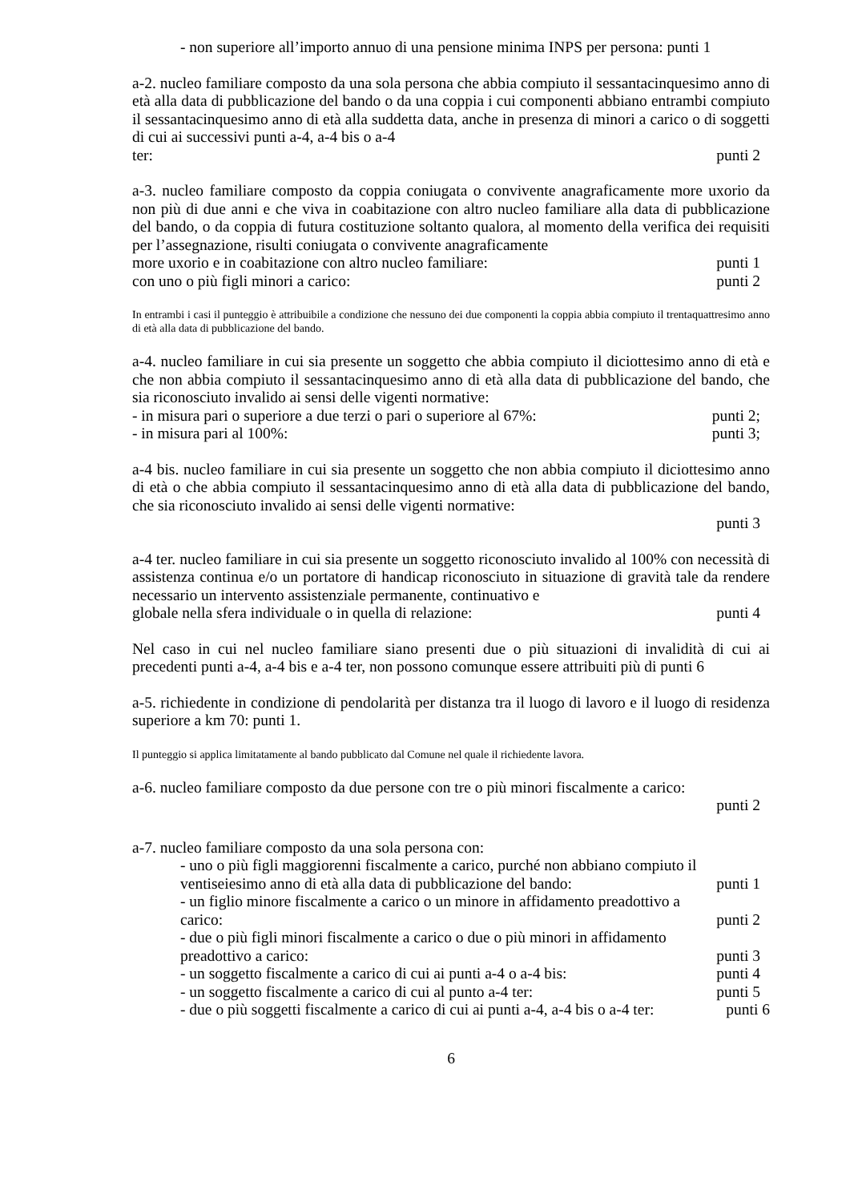- non superiore all’importo annuo di una pensione minima INPS per persona: punti 1
a-2. nucleo familiare composto da una sola persona che abbia compiuto il sessantacinquesimo anno di età alla data di pubblicazione del bando o da una coppia i cui componenti abbiano entrambi compiuto il sessantacinquesimo anno di età alla suddetta data, anche in presenza di minori a carico o di soggetti di cui ai successivi punti a-4, a-4 bis o a-4
ter: punti 2
a-3. nucleo familiare composto da coppia coniugata o convivente anagraficamente more uxorio da non più di due anni e che viva in coabitazione con altro nucleo familiare alla data di pubblicazione del bando, o da coppia di futura costituzione soltanto qualora, al momento della verifica dei requisiti per l’assegnazione, risulti coniugata o convivente anagraficamente
more uxorio e in coabitazione con altro nucleo familiare: punti 1
con uno o più figli minori a carico: punti 2
In entrambi i casi il punteggio è attribuibile a condizione che nessuno dei due componenti la coppia abbia compiuto il trentaquattresimo anno di età alla data di pubblicazione del bando.
a-4. nucleo familiare in cui sia presente un soggetto che abbia compiuto il diciottesimo anno di età e che non abbia compiuto il sessantacinquesimo anno di età alla data di pubblicazione del bando, che sia riconosciuto invalido ai sensi delle vigenti normative:
- in misura pari o superiore a due terzi o pari o superiore al 67%: punti 2;
- in misura pari al 100%: punti 3;
a-4 bis. nucleo familiare in cui sia presente un soggetto che non abbia compiuto il diciottesimo anno di età o che abbia compiuto il sessantacinquesimo anno di età alla data di pubblicazione del bando, che sia riconosciuto invalido ai sensi delle vigenti normative:
punti 3
a-4 ter. nucleo familiare in cui sia presente un soggetto riconosciuto invalido al 100% con necessità di assistenza continua e/o un portatore di handicap riconosciuto in situazione di gravità tale da rendere necessario un intervento assistenziale permanente, continuativo e
globale nella sfera individuale o in quella di relazione: punti 4
Nel caso in cui nel nucleo familiare siano presenti due o più situazioni di invalidità di cui ai precedenti punti a-4, a-4 bis e a-4 ter, non possono comunque essere attribuiti più di punti 6
a-5. richiedente in condizione di pendolarità per distanza tra il luogo di lavoro e il luogo di residenza superiore a km 70: punti 1.
Il punteggio si applica limitatamente al bando pubblicato dal Comune nel quale il richiedente lavora.
a-6. nucleo familiare composto da due persone con tre o più minori fiscalmente a carico:
punti 2
a-7. nucleo familiare composto da una sola persona con:
- uno o più figli maggiorenni fiscalmente a carico, purché non abbiano compiuto il
ventiseiesimo anno di età alla data di pubblicazione del bando: punti 1
- un figlio minore fiscalmente a carico o un minore in affidamento preadottivo a
carico: punti 2
- due o più figli minori fiscalmente a carico o due o più minori in affidamento
preadottivo a carico: punti 3
- un soggetto fiscalmente a carico di cui ai punti a-4 o a-4 bis: punti 4
- un soggetto fiscalmente a carico di cui al punto a-4 ter: punti 5
- due o più soggetti fiscalmente a carico di cui ai punti a-4, a-4 bis o a-4 ter: punti 6
6